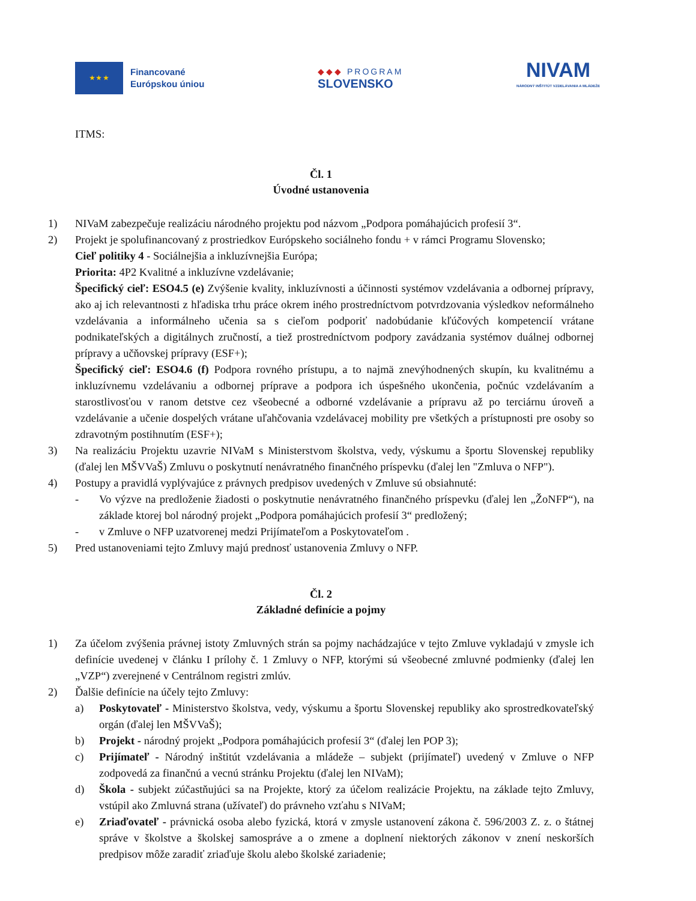★ ★ ★
Financované
Európskou úniou
◆◆◆ PROGRAM
SLOVENSKO
NIVAM
NÁRODNÝ INŠTITÚT VZDELÁVANIA A MLÁDEŽE
ITMS:
Čl. 1
Úvodné ustanovenia
1) NIVaM zabezpečuje realizáciu národného projektu pod názvom „Podpora pomáhajúcich profesií 3“.
2) Projekt je spolufinancovaný z prostriedkov Európskeho sociálneho fondu + v rámci Programu Slovensko;
Cieľ politiky 4 - Sociálnejšia a inkluzívnejšia Európa;
Priorita: 4P2 Kvalitné a inkluzívne vzdelávanie;
Špecifický cieľ: ESO4.5 (e) Zvýšenie kvality, inkluzívnosti a účinnosti systémov vzdelávania a odbornej prípravy, ako aj ich relevantnosti z hľadiska trhu práce okrem iného prostredníctvom potvrdzovania výsledkov neformálneho vzdelávania a informálneho učenia sa s cieľom podporiť nadobúdanie kľúčových kompetencií vrátane podnikateľských a digitálnych zručností, a tiež prostredníctvom podpory zavádzania systémov duálnej odbornej prípravy a učňovskej prípravy (ESF+);
Špecifický cieľ: ESO4.6 (f) Podpora rovného prístupu, a to najmä znevýhodnených skupín, ku kvalitnému a inkluzívnemu vzdelávaniu a odbornej príprave a podpora ich úspešného ukončenia, počnúc vzdelávaním a starostlivosťou v ranom detstve cez všeobecné a odborné vzdelávanie a prípravu až po terciárnu úroveň a vzdelávanie a učenie dospelých vrátane uľahčovania vzdelávacej mobility pre všetkých a prístupnosti pre osoby so zdravotným postihnutím (ESF+);
3) Na realizáciu Projektu uzavrie NIVaM s Ministerstvom školstva, vedy, výskumu a športu Slovenskej republiky (ďalej len MŠVVaŠ) Zmluvu o poskytnutí nenávratného finančného príspevku (ďalej len "Zmluva o NFP").
4) Postupy a pravidlá vyplývajúce z právnych predpisov uvedených v Zmluve sú obsiahnuté:
- Vo výzve na predloženie žiadosti o poskytnutie nenávratného finančného príspevku (ďalej len „ŽoNFP“), na základe ktorej bol národný projekt „Podpora pomáhajúcich profesií 3“ predložený;
- v Zmluve o NFP uzatvorenej medzi Prijímateľom a Poskytovateľom .
5) Pred ustanoveniami tejto Zmluvy majú prednosť ustanovenia Zmluvy o NFP.
Čl. 2
Základné definície a pojmy
1) Za účelom zvýšenia právnej istoty Zmluvných strán sa pojmy nachádzajúce v tejto Zmluve vykladajú v zmysle ich definície uvedenej v článku I prílohy č. 1 Zmluvy o NFP, ktorými sú všeobecné zmluvné podmienky (ďalej len „VZP“) zverejnené v Centrálnom registri zmlúv.
2) Ďalšie definície na účely tejto Zmluvy:
a) Poskytovateľ - Ministerstvo školstva, vedy, výskumu a športu Slovenskej republiky ako sprostredkovateľský orgán (ďalej len MŠVVaŠ);
b) Projekt - národný projekt „Podpora pomáhajúcich profesií 3“ (ďalej len POP 3);
c) Prijímateľ - Národný inštitút vzdelávania a mládeže – subjekt (prijímateľ) uvedený v Zmluve o NFP zodpovedá za finančnú a vecnú stránku Projektu (ďalej len NIVaM);
d) Škola - subjekt zúčastňujúci sa na Projekte, ktorý za účelom realizácie Projektu, na základe tejto Zmluvy, vstúpil ako Zmluvná strana (užívateľ) do právneho vzťahu s NIVaM;
e) Zriaďovateľ - právnická osoba alebo fyzická, ktorá v zmysle ustanovení zákona č. 596/2003 Z. z. o štátnej správe v školstve a školskej samospráve a o zmene a doplnení niektorých zákonov v znení neskorších predpisov môže zaradiť zriaďuje školu alebo školské zariadenie;